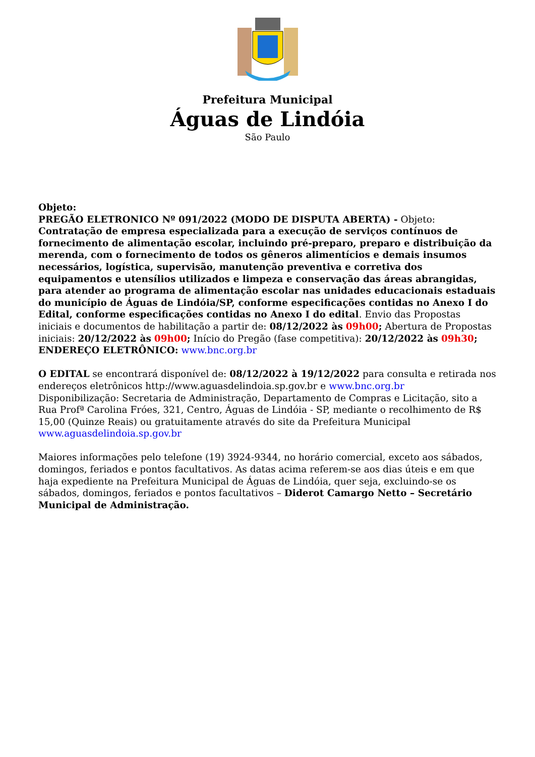Prefeitura Municipal
Águas de Lindóia
São Paulo
Objeto:
PREGÃO ELETRONICO Nº 091/2022 (MODO DE DISPUTA ABERTA) - Objeto: Contratação de empresa especializada para a execução de serviços contínuos de fornecimento de alimentação escolar, incluindo pré-preparo, preparo e distribuição da merenda, com o fornecimento de todos os gêneros alimentícios e demais insumos necessários, logística, supervisão, manutenção preventiva e corretiva dos equipamentos e utensílios utilizados e limpeza e conservação das áreas abrangidas, para atender ao programa de alimentação escolar nas unidades educacionais estaduais do município de Águas de Lindóia/SP, conforme especificações contidas no Anexo I do Edital, conforme especificações contidas no Anexo I do edital. Envio das Propostas iniciais e documentos de habilitação a partir de: 08/12/2022 às 09h00; Abertura de Propostas iniciais: 20/12/2022 às 09h00; Início do Pregão (fase competitiva): 20/12/2022 às 09h30; ENDEREÇO ELETRÔNICO: www.bnc.org.br
O EDITAL se encontrará disponível de: 08/12/2022 à 19/12/2022 para consulta e retirada nos endereços eletrônicos http://www.aguasdelindoia.sp.gov.br e www.bnc.org.br
Disponibilização: Secretaria de Administração, Departamento de Compras e Licitação, sito a Rua Profª Carolina Fróes, 321, Centro, Águas de Lindóia - SP, mediante o recolhimento de R$ 15,00 (Quinze Reais) ou gratuitamente através do site da Prefeitura Municipal www.aguasdelindoia.sp.gov.br
Maiores informações pelo telefone (19) 3924-9344, no horário comercial, exceto aos sábados, domingos, feriados e pontos facultativos. As datas acima referem-se aos dias úteis e em que haja expediente na Prefeitura Municipal de Águas de Lindóia, quer seja, excluindo-se os sábados, domingos, feriados e pontos facultativos – Diderot Camargo Netto – Secretário Municipal de Administração.